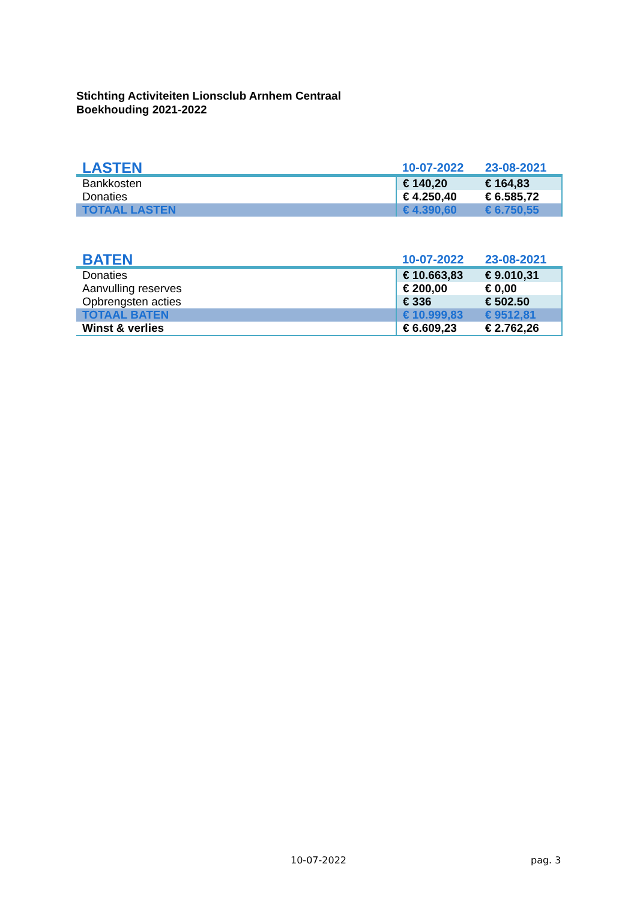Stichting Activiteiten Lionsclub Arnhem Centraal
Boekhouding 2021-2022
| LASTEN | 10-07-2022 | 23-08-2021 |
| --- | --- | --- |
| Bankkosten | € 140,20 | € 164,83 |
| Donaties | € 4.250,40 | € 6.585,72 |
| TOTAAL LASTEN | € 4.390,60 | € 6.750,55 |
| BATEN | 10-07-2022 | 23-08-2021 |
| --- | --- | --- |
| Donaties | € 10.663,83 | € 9.010,31 |
| Aanvulling reserves | € 200,00 | € 0,00 |
| Opbrengsten acties | € 336 | € 502.50 |
| TOTAAL BATEN | € 10.999,83 | € 9512,81 |
| Winst & verlies | € 6.609,23 | € 2.762,26 |
10-07-2022 pag. 3